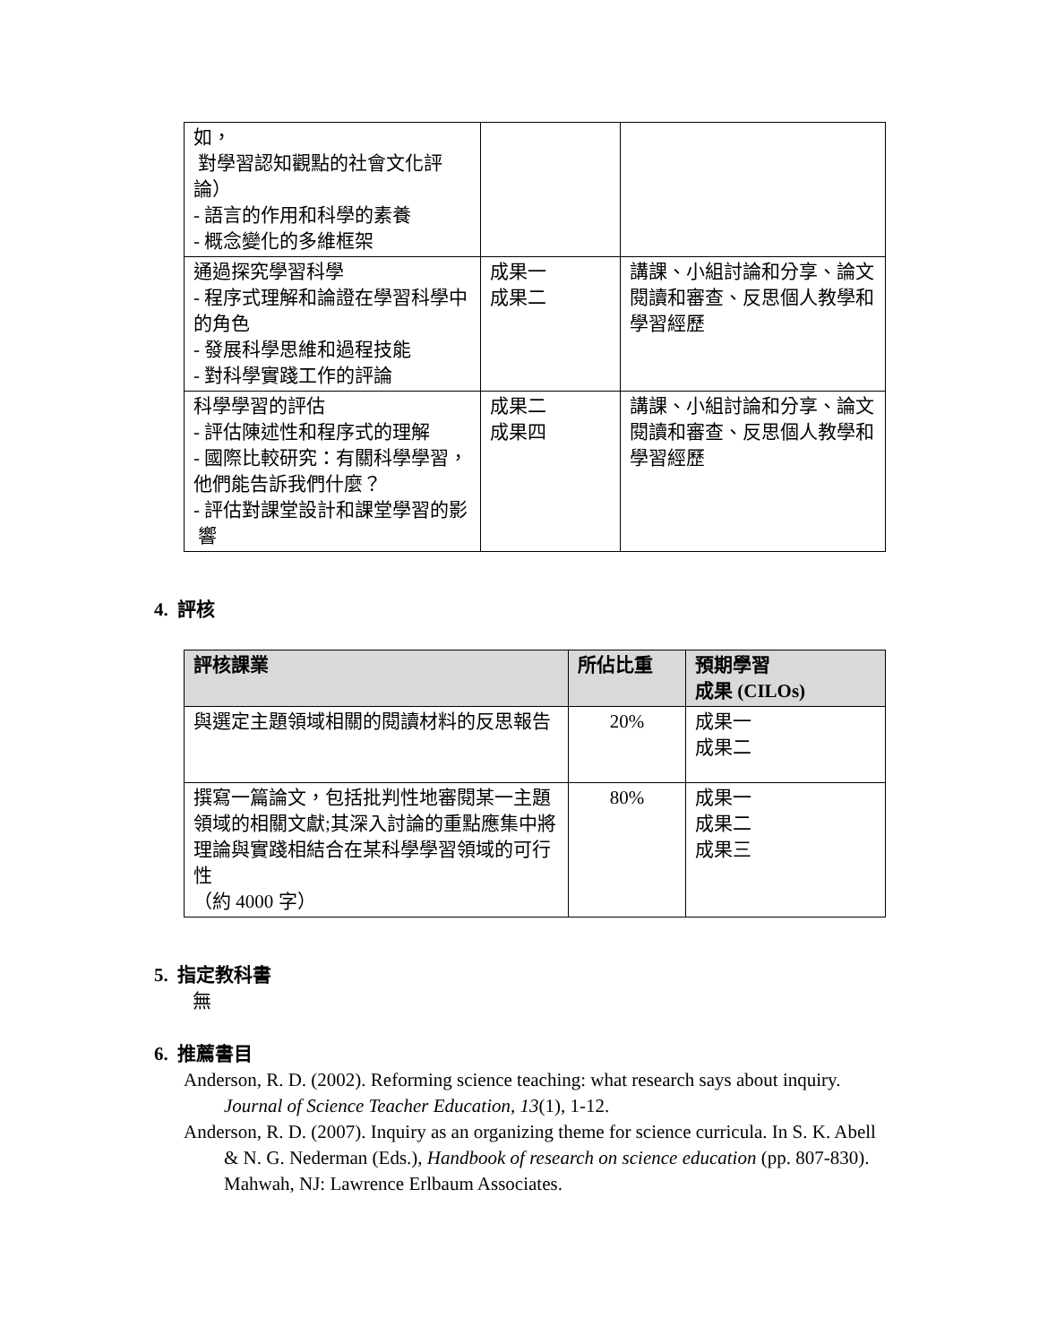| 如， 對學習認知觀點的社會文化評論） - 語言的作用和科學的素養 - 概念變化的多維框架 | | |
| 通過探究學習科學 - 程序式理解和論證在學習科學中的角色 - 發展科學思維和過程技能 - 對科學實踐工作的評論 | 成果一 成果二 | 講課、小組討論和分享、論文閱讀和審查、反思個人教學和學習經歷 |
| 科學學習的評估 - 評估陳述性和程序式的理解 - 國際比較研究：有關科學學習，他們能告訴我們什麼？ - 評估對課堂設計和課堂學習的影 響 | 成果二 成果四 | 講課、小組討論和分享、論文閱讀和審查、反思個人教學和學習經歷 |
4. 評核
| 評核課業 | 所佔比重 | 預期學習 成果 (CILOs) |
| --- | --- | --- |
| 與選定主題領域相關的閱讀材料的反思報告 | 20% | 成果一 成果二 |
| 撰寫一篇論文，包括批判性地審閱某一主題領域的相關文獻;其深入討論的重點應集中將理論與實踐相結合在某科學學習領域的可行性 （約 4000 字） | 80% | 成果一 成果二 成果三 |
5. 指定教科書
無
6. 推薦書目
Anderson, R. D. (2002). Reforming science teaching: what research says about inquiry. Journal of Science Teacher Education, 13(1), 1-12.
Anderson, R. D. (2007). Inquiry as an organizing theme for science curricula. In S. K. Abell & N. G. Nederman (Eds.), Handbook of research on science education (pp. 807-830). Mahwah, NJ: Lawrence Erlbaum Associates.